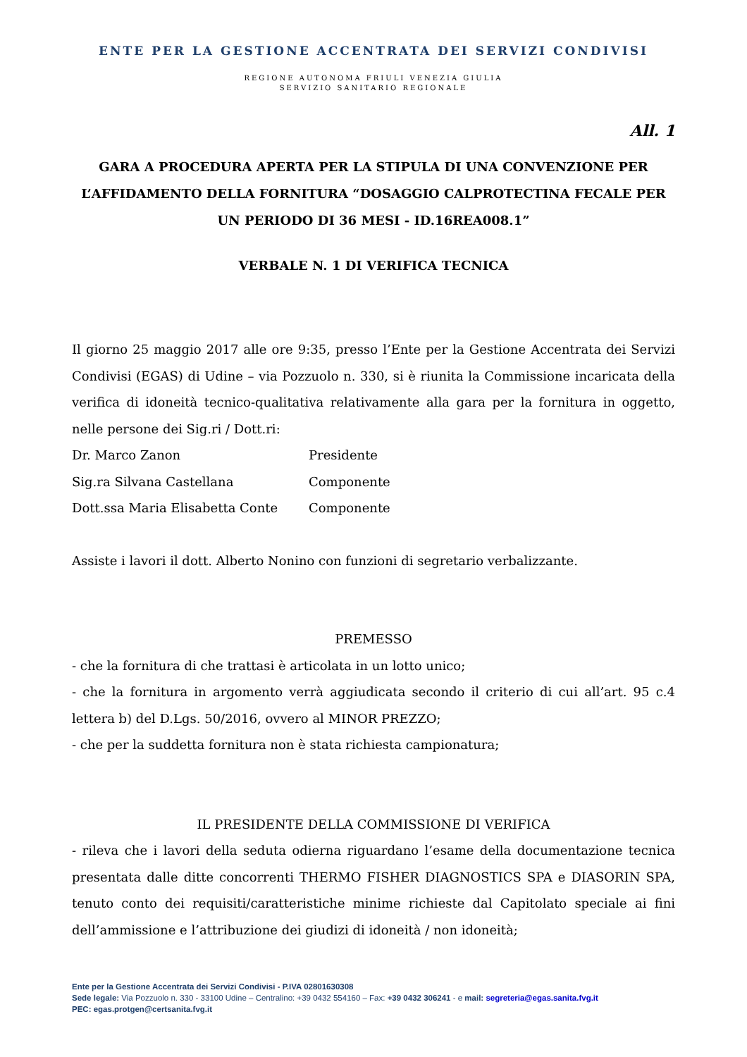ENTE PER LA GESTIONE ACCENTRATA DEI SERVIZI CONDIVISI
REGIONE AUTONOMA FRIULI VENEZIA GIULIA
SERVIZIO SANITARIO REGIONALE
All. 1
GARA A PROCEDURA APERTA PER LA STIPULA DI UNA CONVENZIONE PER L’AFFIDAMENTO DELLA FORNITURA “DOSAGGIO CALPROTECTINA FECALE PER UN PERIODO DI 36 MESI - ID.16REA008.1”
VERBALE N. 1 DI VERIFICA TECNICA
Il giorno 25 maggio 2017 alle ore 9:35, presso l’Ente per la Gestione Accentrata dei Servizi Condivisi (EGAS) di Udine – via Pozzuolo n. 330, si è riunita la Commissione incaricata della verifica di idoneità tecnico-qualitativa relativamente alla gara per la fornitura in oggetto, nelle persone dei Sig.ri / Dott.ri:
Dr. Marco Zanon Presidente
Sig.ra Silvana Castellana Componente
Dott.ssa Maria Elisabetta Conte Componente
Assiste i lavori il dott. Alberto Nonino con funzioni di segretario verbalizzante.
PREMESSO
- che la fornitura di che trattasi è articolata in un lotto unico;
- che la fornitura in argomento verrà aggiudicata secondo il criterio di cui all’art. 95 c.4 lettera b) del D.Lgs. 50/2016, ovvero al MINOR PREZZO;
- che per la suddetta fornitura non è stata richiesta campionatura;
IL PRESIDENTE DELLA COMMISSIONE DI VERIFICA
- rileva che i lavori della seduta odierna riguardano l’esame della documentazione tecnica presentata dalle ditte concorrenti THERMO FISHER DIAGNOSTICS SPA e DIASORIN SPA, tenuto conto dei requisiti/caratteristiche minime richieste dal Capitolato speciale ai fini dell’ammissione e l’attribuzione dei giudizi di idoneità / non idoneità;
Ente per la Gestione Accentrata dei Servizi Condivisi - P.IVA 02801630308
Sede legale: Via Pozzuolo n. 330 - 33100 Udine – Centralino: +39 0432 554160 – Fax: +39 0432 306241 - e mail: segreteria@egas.sanita.fvg.it
PEC: egas.protgen@certsanita.fvg.it